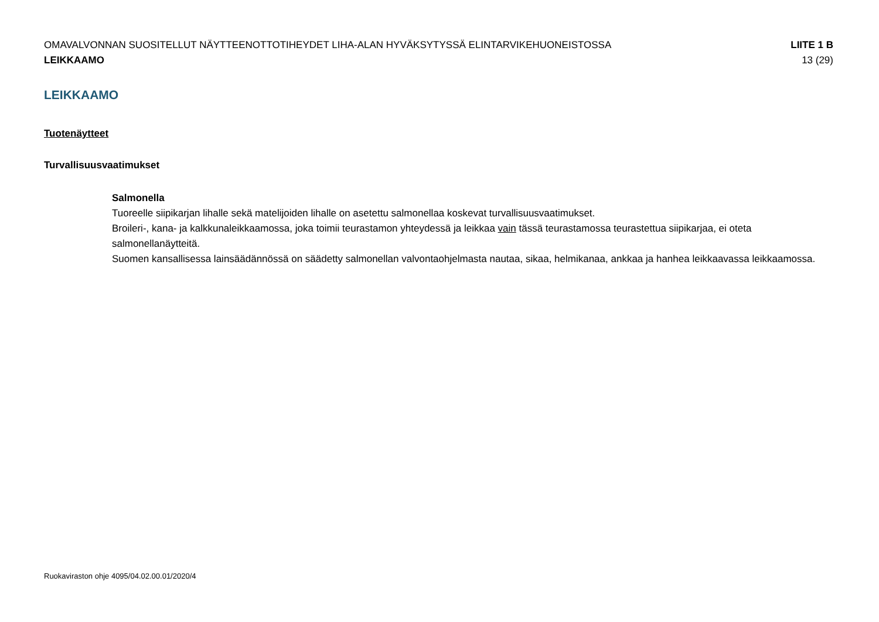OMAVALVONNAN SUOSITELLUT NÄYTTEENOTTOTIHEYDET LIHA-ALAN HYVÄKSYTYSSÄ ELINTARVIKEHUONEISTOSSA LIITE 1 B
LEIKKAAMO 13 (29)
LEIKKAAMO
Tuotenäytteet
Turvallisuusvaatimukset
Salmonella
Tuoreelle siipikarjan lihalle sekä matelijoiden lihalle on asetettu salmonellaa koskevat turvallisuusvaatimukset.
Broileri-, kana- ja kalkkunaleikkaamossa, joka toimii teurastamon yhteydessä ja leikkaa vain tässä teurastamossa teurastettua siipikarjaa, ei oteta salmonellanäytteitä.
Suomen kansallisessa lainsäädännössä on säädetty salmonellan valvontaohjelmasta nautaa, sikaa, helmikanaa, ankkaa ja hanhea leikkaavassa leikkaamossa.
Ruokaviraston ohje 4095/04.02.00.01/2020/4